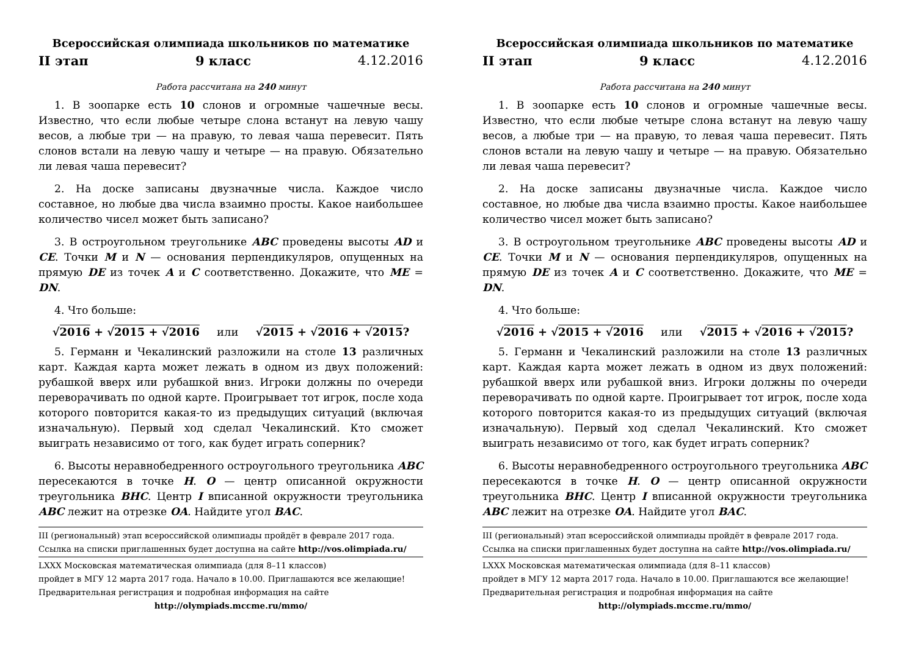Всероссийская олимпиада школьников по математике
II этап 9 класс 4.12.2016
Работа рассчитана на 240 минут
1. В зоопарке есть 10 слонов и огромные чашечные весы. Известно, что если любые четыре слона встанут на левую чашу весов, а любые три — на правую, то левая чаша перевесит. Пять слонов встали на левую чашу и четыре — на правую. Обязательно ли левая чаша перевесит?
2. На доске записаны двузначные числа. Каждое число составное, но любые два числа взаимно просты. Какое наибольшее количество чисел может быть записано?
3. В остроугольном треугольнике ABC проведены высоты AD и CE. Точки M и N — основания перпендикуляров, опущенных на прямую DE из точек A и C соответственно. Докажите, что ME = DN.
4. Что больше:
√2016 + √2015 + √2016 или √2015 + √2016 + √2015?
5. Германн и Чекалинский разложили на столе 13 различных карт. Каждая карта может лежать в одном из двух положений: рубашкой вверх или рубашкой вниз. Игроки должны по очереди переворачивать по одной карте. Проигрывает тот игрок, после хода которого повторится какая-то из предыдущих ситуаций (включая изначальную). Первый ход сделал Чекалинский. Кто сможет выиграть независимо от того, как будет играть соперник?
6. Высоты неравнобедренного остроугольного треугольника ABC пересекаются в точке H. O — центр описанной окружности треугольника BHC. Центр I вписанной окружности треугольника ABC лежит на отрезке OA. Найдите угол BAC.
III (региональный) этап всероссийской олимпиады пройдёт в феврале 2017 года. Ссылка на списки приглашенных будет доступна на сайте http://vos.olimpiada.ru/
LXXX Московская математическая олимпиада (для 8–11 классов)
пройдет в МГУ 12 марта 2017 года. Начало в 10.00. Приглашаются все желающие!
Предварительная регистрация и подробная информация на сайте
http://olympiads.mccme.ru/mmo/
Всероссийская олимпиада школьников по математике
II этап 9 класс 4.12.2016
Работа рассчитана на 240 минут
1. В зоопарке есть 10 слонов и огромные чашечные весы. Известно, что если любые четыре слона встанут на левую чашу весов, а любые три — на правую, то левая чаша перевесит. Пять слонов встали на левую чашу и четыре — на правую. Обязательно ли левая чаша перевесит?
2. На доске записаны двузначные числа. Каждое число составное, но любые два числа взаимно просты. Какое наибольшее количество чисел может быть записано?
3. В остроугольном треугольнике ABC проведены высоты AD и CE. Точки M и N — основания перпендикуляров, опущенных на прямую DE из точек A и C соответственно. Докажите, что ME = DN.
4. Что больше:
√2016 + √2015 + √2016 или √2015 + √2016 + √2015?
5. Германн и Чекалинский разложили на столе 13 различных карт. Каждая карта может лежать в одном из двух положений: рубашкой вверх или рубашкой вниз. Игроки должны по очереди переворачивать по одной карте. Проигрывает тот игрок, после хода которого повторится какая-то из предыдущих ситуаций (включая изначальную). Первый ход сделал Чекалинский. Кто сможет выиграть независимо от того, как будет играть соперник?
6. Высоты неравнобедренного остроугольного треугольника ABC пересекаются в точке H. O — центр описанной окружности треугольника BHC. Центр I вписанной окружности треугольника ABC лежит на отрезке OA. Найдите угол BAC.
III (региональный) этап всероссийской олимпиады пройдёт в феврале 2017 года. Ссылка на списки приглашенных будет доступна на сайте http://vos.olimpiada.ru/
LXXX Московская математическая олимпиада (для 8–11 классов)
пройдет в МГУ 12 марта 2017 года. Начало в 10.00. Приглашаются все желающие!
Предварительная регистрация и подробная информация на сайте
http://olympiads.mccme.ru/mmo/